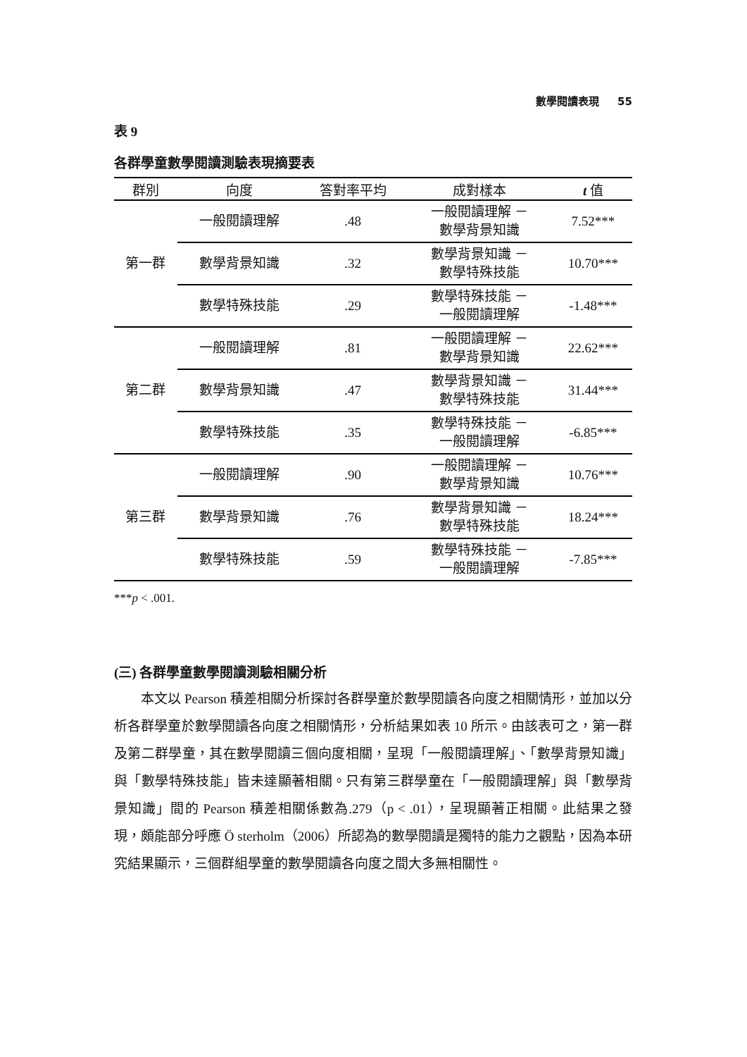數學閱讀表現 55
表 9
各群學童數學閱讀測驗表現摘要表
| 群別 | 向度 | 答對率平均 | 成對樣本 | t 值 |
| --- | --- | --- | --- | --- |
| 第一群 | 一般閱讀理解 | .48 | 一般閱讀理解 － 數學背景知識 | 7.52*** |
| | 數學背景知識 | .32 | 數學背景知識 － 數學特殊技能 | 10.70*** |
| | 數學特殊技能 | .29 | 數學特殊技能 － 一般閱讀理解 | -1.48*** |
| 第二群 | 一般閱讀理解 | .81 | 一般閱讀理解 － 數學背景知識 | 22.62*** |
| | 數學背景知識 | .47 | 數學背景知識 － 數學特殊技能 | 31.44*** |
| | 數學特殊技能 | .35 | 數學特殊技能 － 一般閱讀理解 | -6.85*** |
| 第三群 | 一般閱讀理解 | .90 | 一般閱讀理解 － 數學背景知識 | 10.76*** |
| | 數學背景知識 | .76 | 數學背景知識 － 數學特殊技能 | 18.24*** |
| | 數學特殊技能 | .59 | 數學特殊技能 － 一般閱讀理解 | -7.85*** |
***p < .001.
(三) 各群學童數學閱讀測驗相關分析
本文以 Pearson 積差相關分析探討各群學童於數學閱讀各向度之相關情形，並加以分析各群學童於數學閱讀各向度之相關情形，分析結果如表 10 所示。由該表可之，第一群及第二群學童，其在數學閱讀三個向度相關，呈現「一般閱讀理解」、「數學背景知識」與「數學特殊技能」皆未達顯著相關。只有第三群學童在「一般閱讀理解」與「數學背景知識」間的 Pearson 積差相關係數為.279（p < .01），呈現顯著正相關。此結果之發現，頗能部分呼應 Ö sterholm（2006）所認為的數學閱讀是獨特的能力之觀點，因為本研究結果顯示，三個群組學童的數學閱讀各向度之間大多無相關性。